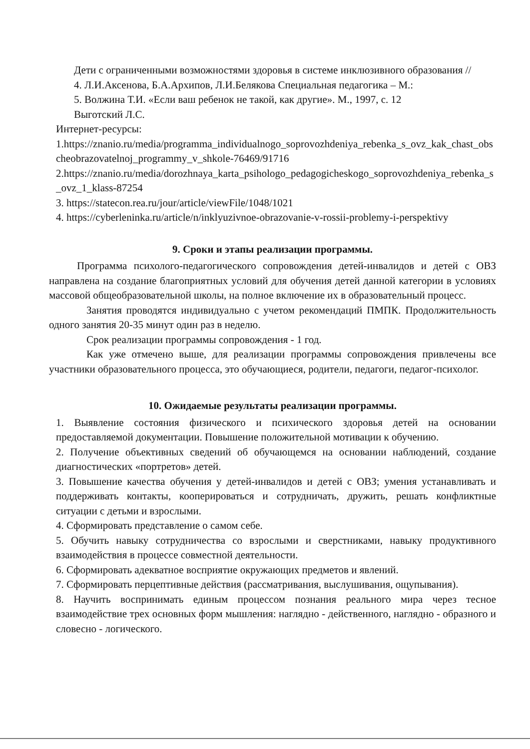Дети с ограниченными возможностями здоровья в системе инклюзивного образования //
4. Л.И.Аксенова, Б.А.Архипов, Л.И.Белякова Специальная педагогика – М.:
5. Волжина Т.И. «Если ваш ребенок не такой, как другие». М., 1997, с. 12
Выготский Л.С.
Интернет-ресурсы:
1.https://znanio.ru/media/programma_individualnogo_soprovozhdeniya_rebenka_s_ovz_kak_chast_obscheobrazovatelnoj_programmy_v_shkole-76469/91716
2.https://znanio.ru/media/dorozhnaya_karta_psihologo_pedagogicheskogo_soprovozhdeniya_rebenka_s_ovz_1_klass-87254
3. https://statecon.rea.ru/jour/article/viewFile/1048/1021
4. https://cyberleninka.ru/article/n/inklyuzivnoe-obrazovanie-v-rossii-problemy-i-perspektivy
9. Сроки и этапы реализации программы.
Программа психолого-педагогического сопровождения детей-инвалидов и детей с ОВЗ направлена на создание благоприятных условий для обучения детей данной категории в условиях массовой общеобразовательной школы, на полное включение их в образовательный процесс.
Занятия проводятся индивидуально с учетом рекомендаций ПМПК. Продолжительность одного занятия 20-35 минут один раз в неделю.
Срок реализации программы сопровождения - 1 год.
Как уже отмечено выше, для реализации программы сопровождения привлечены все участники образовательного процесса, это обучающиеся, родители, педагоги, педагог-психолог.
10. Ожидаемые результаты реализации программы.
1. Выявление состояния физического и психического здоровья детей на основании предоставляемой документации. Повышение положительной мотивации к обучению.
2. Получение объективных сведений об обучающемся на основании наблюдений, создание диагностических «портретов» детей.
3. Повышение качества обучения у детей-инвалидов и детей с ОВЗ; умения устанавливать и поддерживать контакты, кооперироваться и сотрудничать, дружить, решать конфликтные ситуации с детьми и взрослыми.
4. Сформировать представление о самом себе.
5. Обучить навыку сотрудничества со взрослыми и сверстниками, навыку продуктивного взаимодействия в процессе совместной деятельности.
6. Сформировать адекватное восприятие окружающих предметов и явлений.
7. Сформировать перцептивные действия (рассматривания, выслушивания, ощупывания).
8. Научить воспринимать единым процессом познания реального мира через тесное взаимодействие трех основных форм мышления: наглядно - действенного, наглядно - образного и словесно - логического.